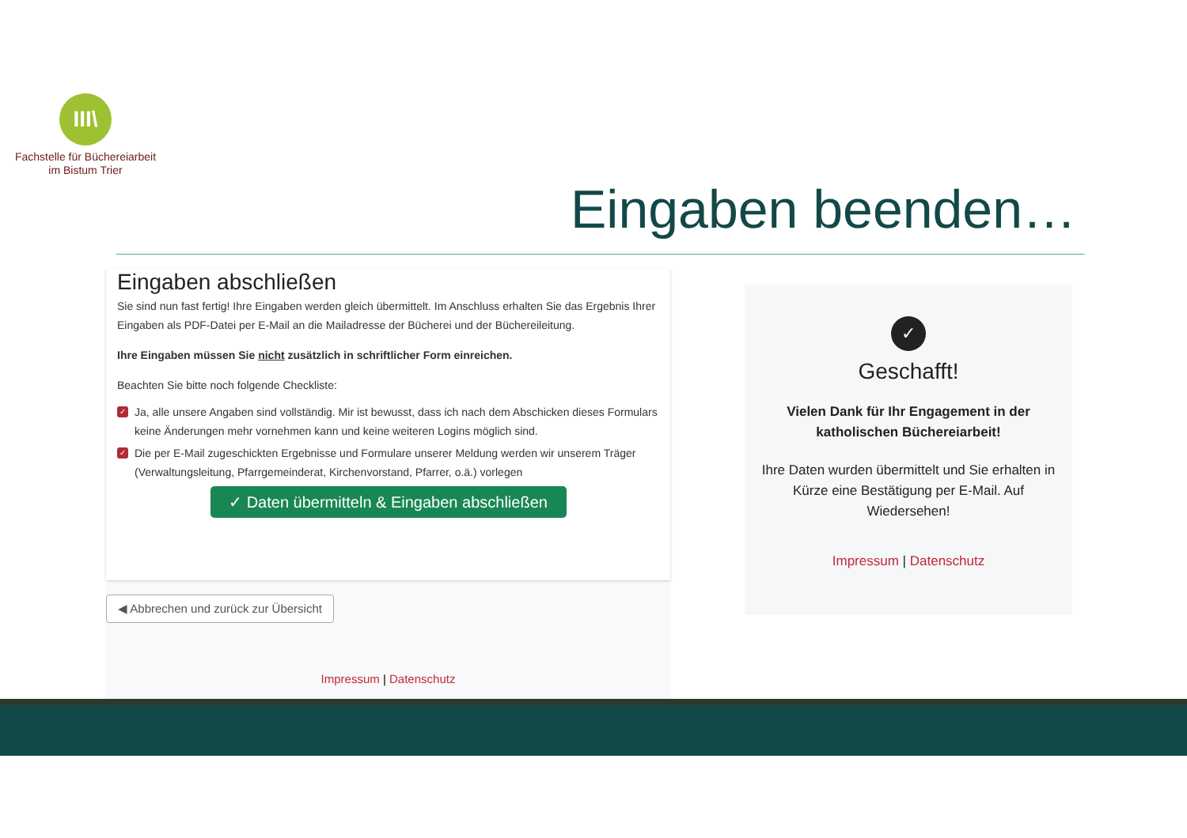III\
Fachstelle für Büchereiarbeit
im Bistum Trier
Eingaben beenden…
Eingaben abschließen
Sie sind nun fast fertig! Ihre Eingaben werden gleich übermittelt. Im Anschluss erhalten Sie das Ergebnis Ihrer Eingaben als PDF-Datei per E-Mail an die Mailadresse der Bücherei und der Büchereileitung.
Ihre Eingaben müssen Sie nicht zusätzlich in schriftlicher Form einreichen.
Beachten Sie bitte noch folgende Checkliste:
✓ Ja, alle unsere Angaben sind vollständig. Mir ist bewusst, dass ich nach dem Abschicken dieses Formulars keine Änderungen mehr vornehmen kann und keine weiteren Logins möglich sind.
✓ Die per E-Mail zugeschickten Ergebnisse und Formulare unserer Meldung werden wir unserem Träger (Verwaltungsleitung, Pfarrgemeinderat, Kirchenvorstand, Pfarrer, o.ä.) vorlegen
✓ Daten übermitteln & Eingaben abschließen
◀ Abbrechen und zurück zur Übersicht
Impressum | Datenschutz
✓
Geschafft!
Vielen Dank für Ihr Engagement in der katholischen Büchereiarbeit!
Ihre Daten wurden übermittelt und Sie erhalten in Kürze eine Bestätigung per E-Mail. Auf Wiedersehen!
Impressum | Datenschutz